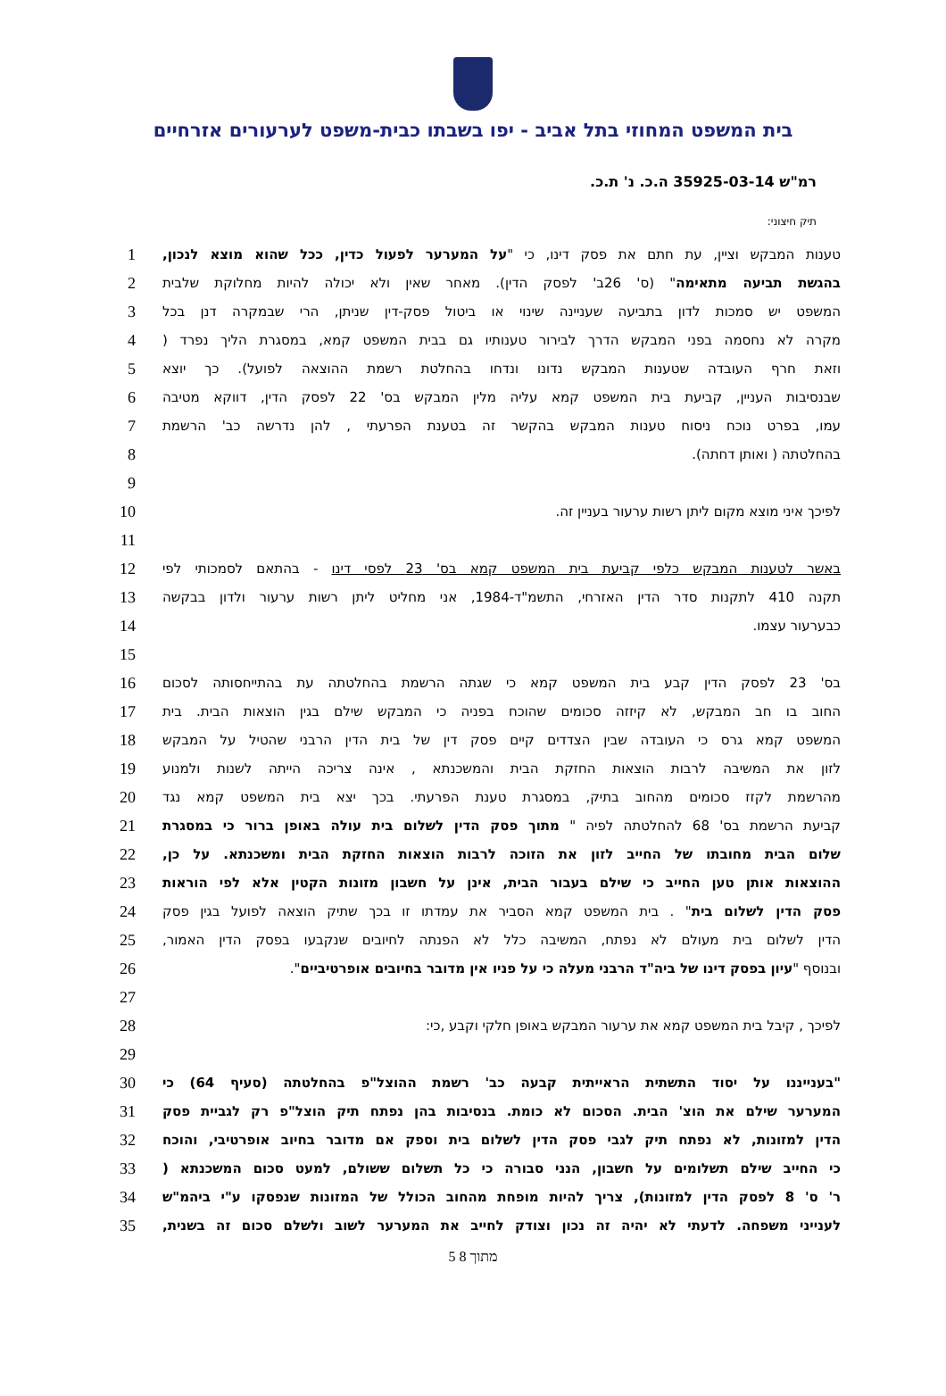בית המשפט המחוזי בתל אביב - יפו בשבתו כבית-משפט לערעורים אזרחיים
רמ"ש 35925-03-14 ה.כ. נ' ת.כ.
תיק חיצוני:
1
טענות המבקש וציין, עת חתם את פסק דינו, כי "על המערער לפעול כדין, ככל שהוא מוצא לנכון,
2
בהגשת תביעה מתאימה" (ס' 26ב' לפסק הדין). מאחר שאין ולא יכולה להיות מחלוקת שלבית
3
המשפט יש סמכות לדון בתביעה שעניינה שינוי או ביטול פסק-דין שניתן, הרי שבמקרה דנן בכל
4
מקרה לא נחסמה בפני המבקש הדרך לבירור טענותיו גם בבית המשפט קמא, במסגרת הליך נפרד (
5
וזאת חרף העובדה שטענות המבקש נדונו ונדחו בהחלטת רשמת ההוצאה לפועל). כך יוצא
6
שבנסיבות העניין, קביעת בית המשפט קמא עליה מלין המבקש בס' 22 לפסק הדין, דווקא מטיבה
7
עמו, בפרט נוכח ניסוח טענות המבקש בהקשר זה בטענת הפרעתי , להן נדרשה כב' הרשמת
8
בהחלטתה ( ואותן דחתה).
9
10
לפיכך איני מוצא מקום ליתן רשות ערעור בעניין זה.
11
12
באשר לטענות המבקש כלפי קביעת בית המשפט קמא בס' 23 לפסי דינו - בהתאם לסמכותי לפי
13
תקנה 410 לתקנות סדר הדין האזרחי, התשמ"ד-1984, אני מחליט ליתן רשות ערעור ולדון בבקשה
14
כבערעור עצמו.
15
16
בס' 23 לפסק הדין קבע בית המשפט קמא כי שגתה הרשמת בהחלטתה עת בהתייחסותה לסכום
17
החוב בו חב המבקש, לא קיזזה סכומים שהוכח בפניה כי המבקש שילם בגין הוצאות הבית. בית
18
המשפט קמא גרס כי העובדה שבין הצדדים קיים פסק דין של בית הדין הרבני שהטיל על המבקש
19
לזון את המשיבה לרבות הוצאות החזקת הבית והמשכנתא , אינה צריכה הייתה לשנות ולמנוע
20
מהרשמת לקזז סכומים מהחוב בתיק, במסגרת טענת הפרעתי. בכך יצא בית המשפט קמא נגד
21
קביעת הרשמת בס' 68 להחלטתה לפיה " מתוך פסק הדין לשלום בית עולה באופן ברור כי במסגרת
22
שלום הבית מחובתו של החייב לזון את הזוכה לרבות הוצאות החזקת הבית ומשכנתא. על כן,
23
ההוצאות אותן טען החייב כי שילם בעבור הבית, אינן על חשבון מזונות הקטין אלא לפי הוראות
24
פסק הדין לשלום בית" . בית המשפט קמא הסביר את עמדתו זו בכך שתיק הוצאה לפועל בגין פסק
25
הדין לשלום בית מעולם לא נפתח, המשיבה כלל לא הפנתה לחיובים שנקבעו בפסק הדין האמור,
26
ובנוסף "עיון בפסק דינו של ביה"ד הרבני מעלה כי על פניו אין מדובר בחיובים אופרטיביים".
27
28
לפיכך , קיבל בית המשפט קמא את ערעור המבקש באופן חלקי וקבע ,כי:
29
30
"בענייננו על יסוד התשתית הראייתית קבעה כב' רשמת ההוצל"פ בהחלטתה (סעיף 64) כי
31
המערער שילם את הוצ' הבית. הסכום לא כומת. בנסיבות בהן נפתח תיק הוצל"פ רק לגביית פסק
32
הדין למזונות, לא נפתח תיק לגבי פסק הדין לשלום בית וספק אם מדובר בחיוב אופרטיבי, והוכח
33
כי החייב שילם תשלומים על חשבון, הנני סבורה כי כל תשלום ששולם, למעט סכום המשכנתא (
34
ר' ס' 8 לפסק הדין למזונות), צריך להיות מופחת מהחוב הכולל של המזונות שנפסקו ע"י ביהמ"ש
35
לענייני משפחה. לדעתי לא יהיה זה נכון וצודק לחייב את המערער לשוב ולשלם סכום זה בשנית,
5 מתוך 8